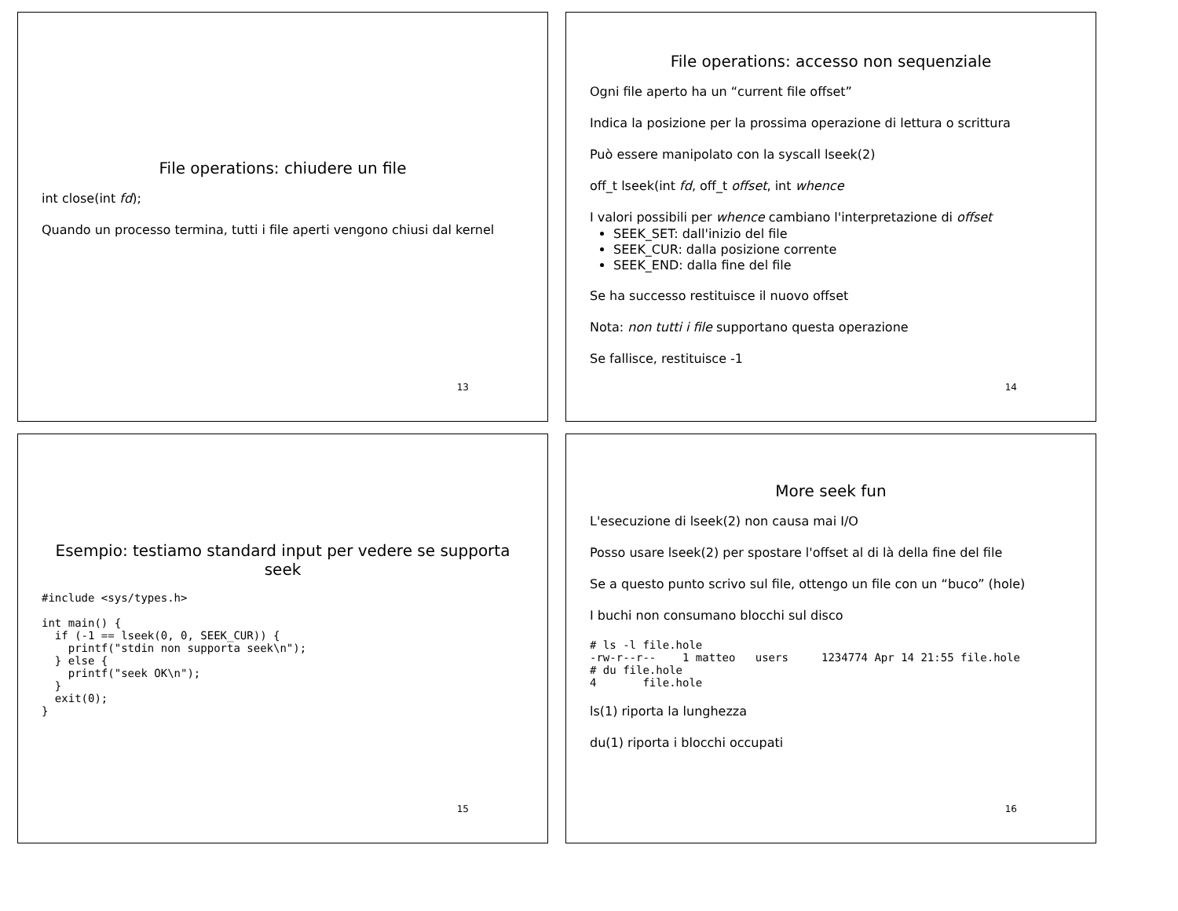File operations: chiudere un file
int close(int fd);
Quando un processo termina, tutti i file aperti vengono chiusi dal kernel
13
File operations: accesso non sequenziale
Ogni file aperto ha un “current file offset”
Indica la posizione per la prossima operazione di lettura o scrittura
Può essere manipolato con la syscall lseek(2)
off_t lseek(int fd, off_t offset, int whence
I valori possibili per whence cambiano l'interpretazione di offset
SEEK_SET: dall'inizio del file
SEEK_CUR: dalla posizione corrente
SEEK_END: dalla fine del file
Se ha successo restituisce il nuovo offset
Nota: non tutti i file supportano questa operazione
Se fallisce, restituisce -1
14
Esempio: testiamo standard input per vedere se supporta seek
#include <sys/types.h>

int main() {
  if (-1 == lseek(0, 0, SEEK_CUR)) {
    printf("stdin non supporta seek\n");
  } else {
    printf("seek OK\n");
  }
  exit(0);
}
15
More seek fun
L'esecuzione di lseek(2) non causa mai I/O
Posso usare lseek(2) per spostare l'offset al di là della fine del file
Se a questo punto scrivo sul file, ottengo un file con un “buco” (hole)
I buchi non consumano blocchi sul disco
# ls -l file.hole
-rw-r--r--    1 matteo   users     1234774 Apr 14 21:55 file.hole
# du file.hole
4       file.hole
ls(1) riporta la lunghezza
du(1) riporta i blocchi occupati
16